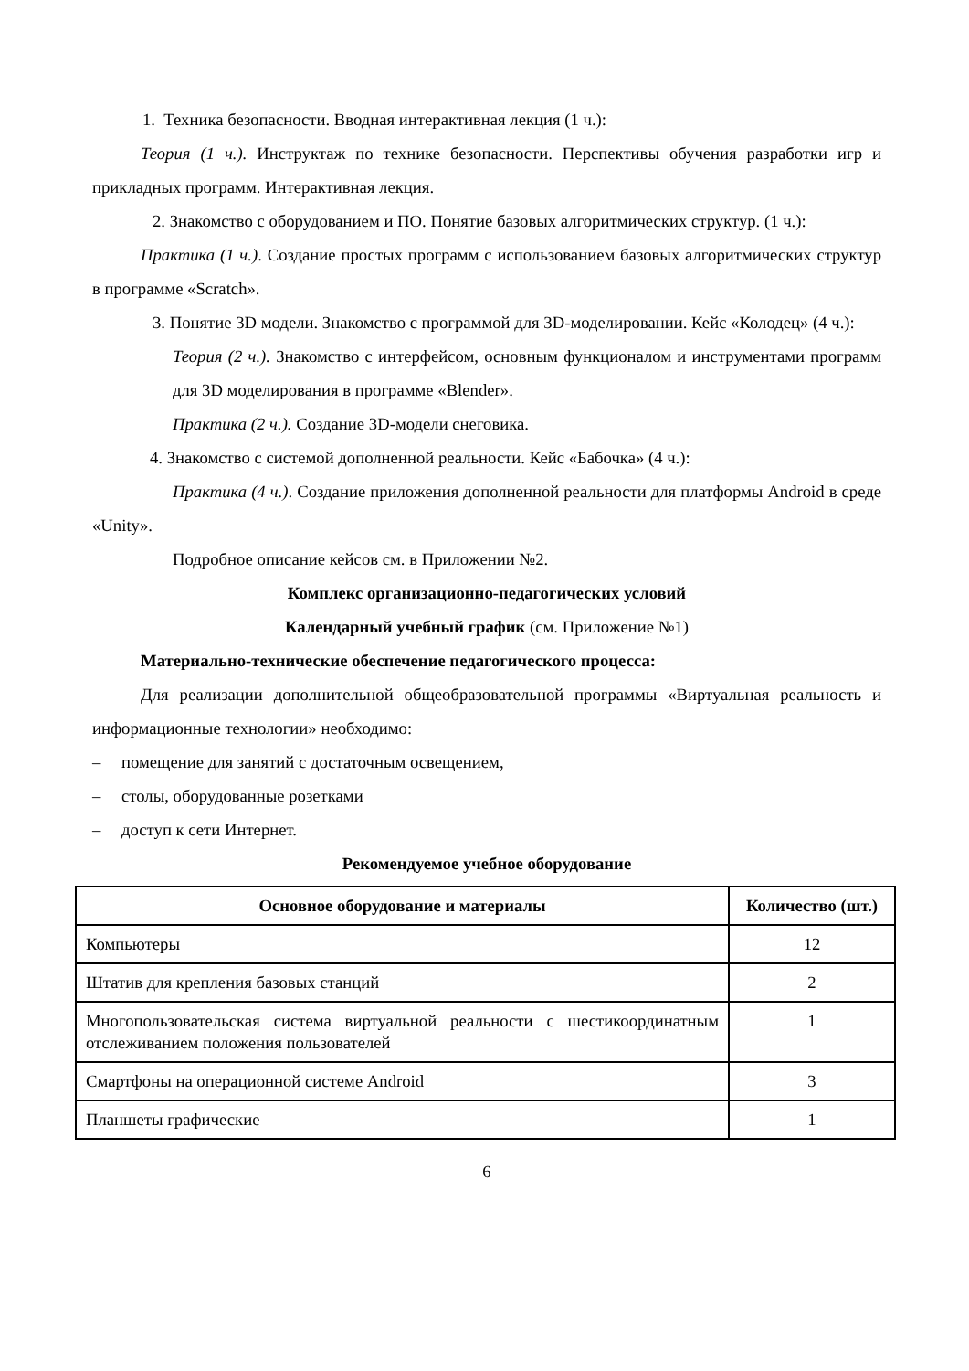1. Техника безопасности. Вводная интерактивная лекция (1 ч.):
Теория (1 ч.). Инструктаж по технике безопасности. Перспективы обучения разработки игр и прикладных программ. Интерактивная лекция.
2. Знакомство с оборудованием и ПО. Понятие базовых алгоритмических структур. (1 ч.):
Практика (1 ч.). Создание простых программ с использованием базовых алгоритмических структур в программе «Scratch».
3. Понятие 3D модели. Знакомство с программой для 3D-моделировании. Кейс «Колодец» (4 ч.):
Теория (2 ч.). Знакомство с интерфейсом, основным функционалом и инструментами программ для 3D моделирования в программе «Blender».
Практика (2 ч.). Создание 3D-модели снеговика.
4. Знакомство с системой дополненной реальности. Кейс «Бабочка» (4 ч.):
Практика (4 ч.). Создание приложения дополненной реальности для платформы Android в среде «Unity».
Подробное описание кейсов см. в Приложении №2.
Комплекс организационно-педагогических условий
Календарный учебный график (см. Приложение №1)
Материально-технические обеспечение педагогического процесса:
Для реализации дополнительной общеобразовательной программы «Виртуальная реальность и информационные технологии» необходимо:
– помещение для занятий с достаточным освещением,
– столы, оборудованные розетками
– доступ к сети Интернет.
Рекомендуемое учебное оборудование
| Основное оборудование и материалы | Количество (шт.) |
| --- | --- |
| Компьютеры | 12 |
| Штатив для крепления базовых станций | 2 |
| Многопользовательская система виртуальной реальности с шестикоординатным отслеживанием положения пользователей | 1 |
| Смартфоны на операционной системе Android | 3 |
| Планшеты графические | 1 |
6